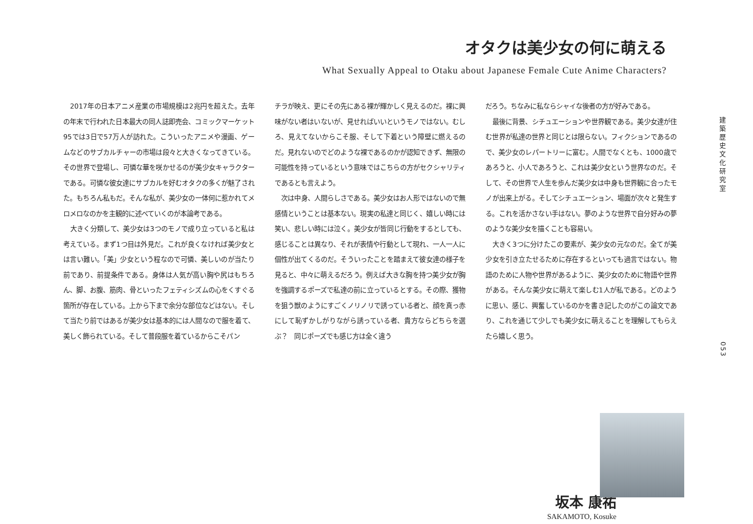オタクは美少女の何に萌える
What Sexually Appeal to Otaku about Japanese Female Cute Anime Characters?
2017年の日本アニメ産業の市場規模は2兆円を超えた。去年の年末で行われた日本最大の同人誌即売会、コミックマーケット95では3日で57万人が訪れた。こういったアニメや漫画、ゲームなどのサブカルチャーの市場は段々と大きくなってきている。その世界で登場し、可憐な華を咲かせるのが美少女キャラクターである。可憐な彼女達にサブカルを好むオタクの多くが魅了された。もちろん私もだ。そんな私が、美少女の一体何に惹かれてメロメロなのかを主観的に述べていくのが本論考である。
大きく分類して、美少女は3つのモノで成り立っていると私は考えている。まず1つ目は外見だ。これが良くなければ美少女とは言い難い。「美」少女という程なので可憐、美しいのが当たり前であり、前提条件である。身体は人気が高い胸や尻はもちろん、脚、お腹、筋肉、骨といったフェティシズムの心をくすぐる箇所が存在している。上から下まで余分な部位などはない。そして当たり前ではあるが美少女は基本的には人間なので服を着て、美しく飾られている。そして普段服を着ているからこそパン
チラが映え、更にその先にある裸が輝かしく見えるのだ。裸に興味がない者はいないが、見せればいいというモノではない。むしろ、見えてないからこそ服、そして下着という障壁に燃えるのだ。見れないのでどのような裸であるのかが認知できず、無限の可能性を持っているという意味ではこちらの方がセクシャリティであるとも言えよう。
次は中身、人間らしさである。美少女はお人形ではないので無感情ということは基本ない。現実の私達と同じく、嬉しい時には笑い、悲しい時には泣く。美少女が皆同じ行動をするとしても、感じることは異なり、それが表情や行動として現れ、一人一人に個性が出てくるのだ。そういったことを踏まえて彼女達の様子を見ると、中々に萌えるだろう。例えば大きな胸を持つ美少女が胸を強調するポーズで私達の前に立っているとする。その際、獲物を狙う獣のようにすごくノリノリで誘っている者と、顔を真っ赤にして恥ずかしがりながら誘っている者、貴方ならどちらを選ぶ？　同じポーズでも感じ方は全く違う
だろう。ちなみに私ならシャイな後者の方が好みである。
最後に背景、シチュエーションや世界観である。美少女達が住む世界が私達の世界と同じとは限らない。フィクションであるので、美少女のレパートリーに富む。人間でなくとも、1000歳であろうと、小人であろうと、これは美少女という世界なのだ。そして、その世界で人生を歩んだ美少女は中身も世界観に合ったモノが出来上がる。そしてシチュエーション、場面が次々と発生する。これを活かさない手はない。夢のような世界で自分好みの夢のような美少女を描くことも容易い。
大きく3つに分けたこの要素が、美少女の元なのだ。全てが美少女を引き立たせるために存在するといっても過言ではない。物語のために人物や世界があるように、美少女のために物語や世界がある。そんな美少女に萌えて楽しむ1人が私である。どのように思い、感じ、興奮しているのかを書き記したのがこの論文であり、これを通じて少しでも美少女に萌えることを理解してもらえたら嬉しく思う。
建築歴史文化研究室
053
坂本 康祐
SAKAMOTO, Kosuke